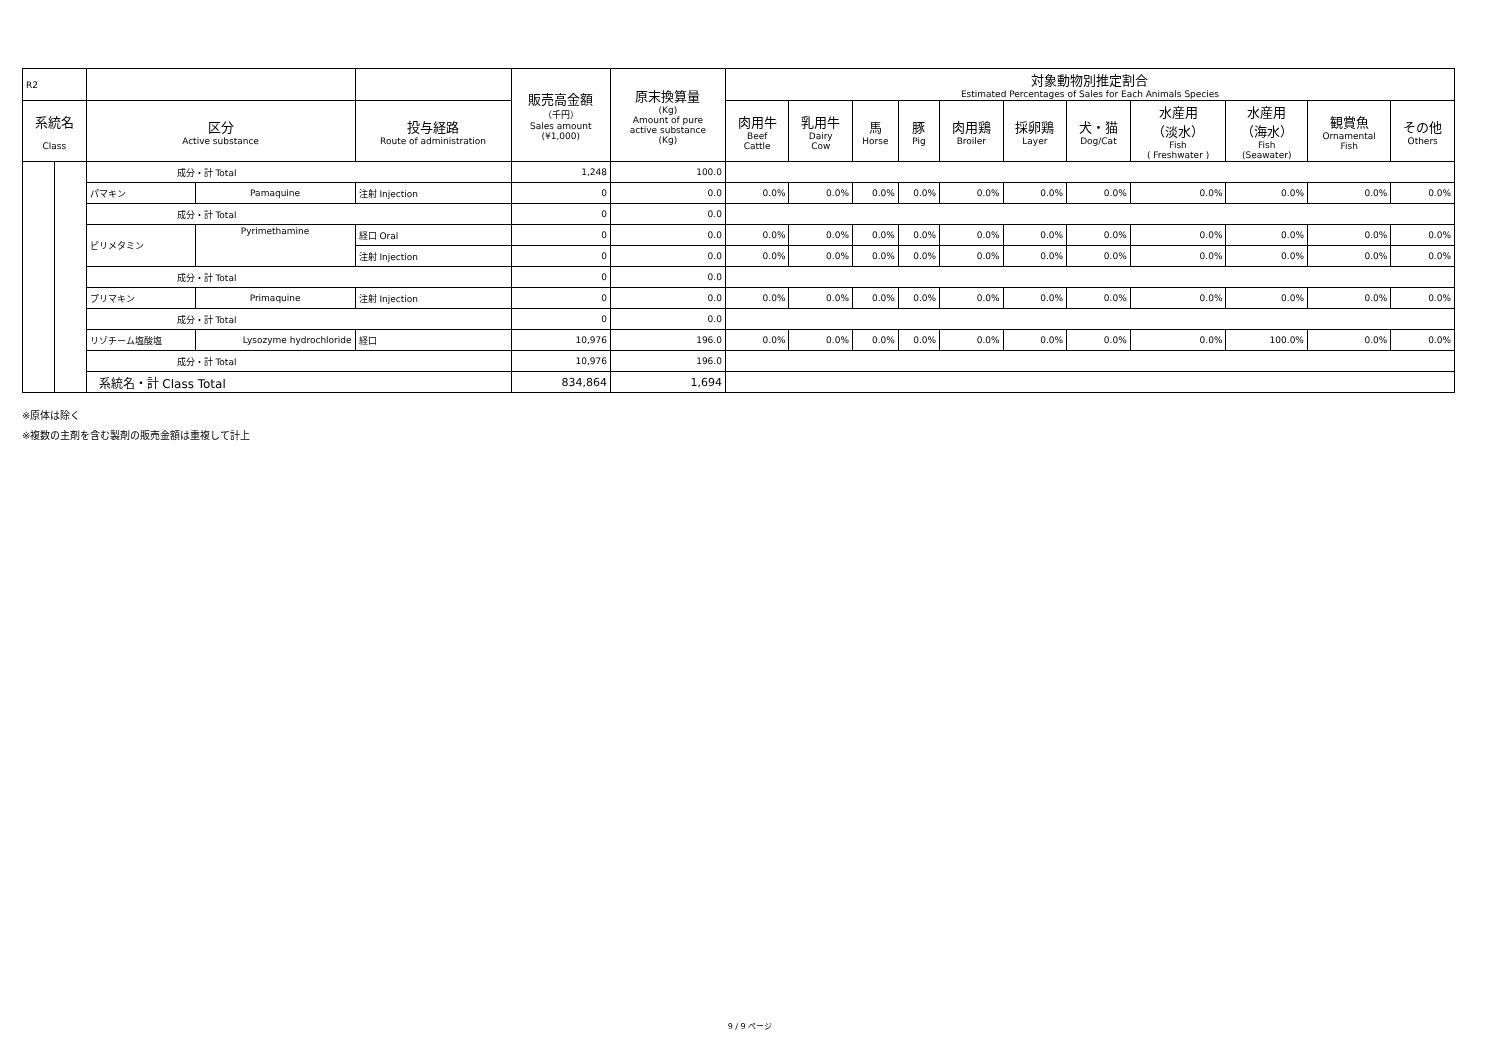| R2 | | | | | 販売高金額 （千円） Sales amount (¥1,000) | 原末換算量 (Kg) Amount of pure active substance (Kg) | 対象動物別推定割合 Estimated Percentages of Sales for Each Animals Species | | | | | | | | | | |
| --- | --- | --- | --- | --- | --- | --- | --- | --- | --- | --- | --- | --- | --- | --- | --- | --- | --- |
| 系統名 Class | | | | | | | 肉用牛 Beef Cattle | 乳用牛 Dairy Cow | 馬 Horse | 豚 Pig | 肉用鶏 Broiler | 採卵鶏 Layer | 犬・猫 Dog/Cat | 水産用 （淡水） Fish ( Freshwater ) | 水産用 （海水） Fish (Seawater) | 観賞魚 Ornamental Fish | その他 Others |
| | | 区分 Active substance | | 投与経路 Route of administration | | | | | | | | | | | | | |
| | | 成分・計 Total | | | 1,248 | 100.0 | | | | | | | | | | | |
| | | パマキン | Pamaquine | 注射 Injection | 0 | 0.0 | 0.0% | 0.0% | 0.0% | 0.0% | 0.0% | 0.0% | 0.0% | 0.0% | 0.0% | 0.0% | 0.0% |
| | | 成分・計 Total | | | 0 | 0.0 | | | | | | | | | | | |
| | | ピリメタミン | Pyrimethamine | 経口 Oral | 0 | 0.0 | 0.0% | 0.0% | 0.0% | 0.0% | 0.0% | 0.0% | 0.0% | 0.0% | 0.0% | 0.0% | 0.0% |
| | | | | 注射 Injection | 0 | 0.0 | 0.0% | 0.0% | 0.0% | 0.0% | 0.0% | 0.0% | 0.0% | 0.0% | 0.0% | 0.0% | 0.0% |
| | | 成分・計 Total | | | 0 | 0.0 | | | | | | | | | | | |
| | | プリマキン | Primaquine | 注射 Injection | 0 | 0.0 | 0.0% | 0.0% | 0.0% | 0.0% | 0.0% | 0.0% | 0.0% | 0.0% | 0.0% | 0.0% | 0.0% |
| | | 成分・計 Total | | | 0 | 0.0 | | | | | | | | | | | |
| | | リゾチーム塩酸塩 | Lysozyme hydrochloride | 経口 | 10,976 | 196.0 | 0.0% | 0.0% | 0.0% | 0.0% | 0.0% | 0.0% | 0.0% | 0.0% | 100.0% | 0.0% | 0.0% |
| | | 成分・計 Total | | | 10,976 | 196.0 | | | | | | | | | | | |
| | | 系統名・計 Class Total | | | 834,864 | 1,694 | | | | | | | | | | | |
※原体は除く
※複数の主剤を含む製剤の販売金額は重複して計上
9 / 9 ページ